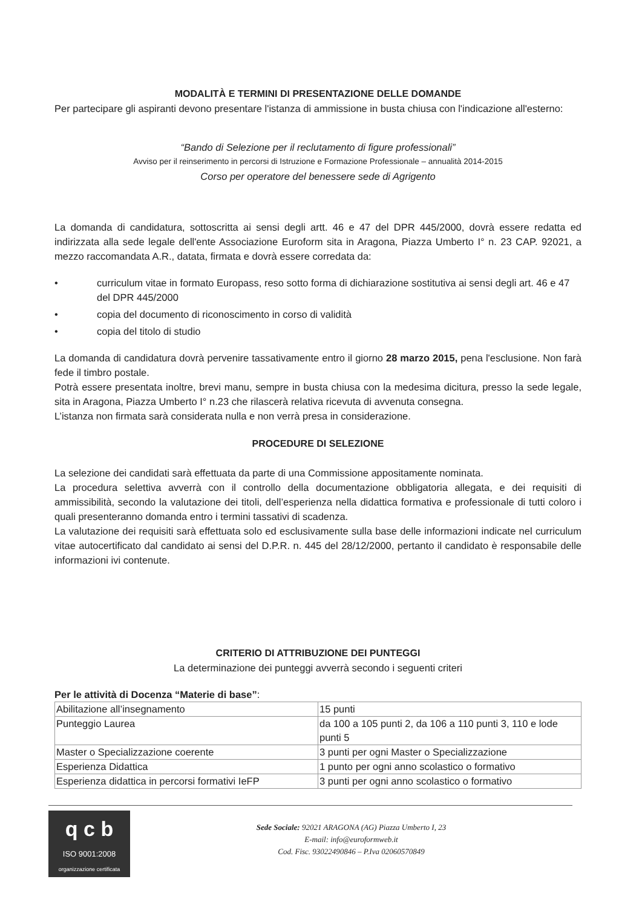MODALITÀ E TERMINI DI PRESENTAZIONE DELLE DOMANDE
Per partecipare gli aspiranti devono presentare l'istanza di ammissione in busta chiusa con l'indicazione all'esterno:
“Bando di Selezione per il reclutamento di figure professionali”
Avviso per il reinserimento in percorsi di Istruzione e Formazione Professionale – annualità 2014-2015
Corso per operatore del benessere sede di Agrigento
La domanda di candidatura, sottoscritta ai sensi degli artt. 46 e 47 del DPR 445/2000, dovrà essere redatta ed indirizzata alla sede legale dell'ente Associazione Euroform sita in Aragona, Piazza Umberto I° n. 23 CAP. 92021, a mezzo raccomandata A.R., datata, firmata e dovrà essere corredata da:
• curriculum vitae in formato Europass, reso sotto forma di dichiarazione sostitutiva ai sensi degli art. 46 e 47 del DPR 445/2000
• copia del documento di riconoscimento in corso di validità
• copia del titolo di studio
La domanda di candidatura dovrà pervenire tassativamente entro il giorno 28 marzo 2015, pena l'esclusione. Non farà fede il timbro postale.
Potrà essere presentata inoltre, brevi manu, sempre in busta chiusa con la medesima dicitura, presso la sede legale, sita in Aragona, Piazza Umberto I° n.23 che rilascerà relativa ricevuta di avvenuta consegna.
L’istanza non firmata sarà considerata nulla e non verrà presa in considerazione.
PROCEDURE DI SELEZIONE
La selezione dei candidati sarà effettuata da parte di una Commissione appositamente nominata.
La procedura selettiva avverrà con il controllo della documentazione obbligatoria allegata, e dei requisiti di ammissibilità, secondo la valutazione dei titoli, dell’esperienza nella didattica formativa e professionale di tutti coloro i quali presenteranno domanda entro i termini tassativi di scadenza.
La valutazione dei requisiti sarà effettuata solo ed esclusivamente sulla base delle informazioni indicate nel curriculum vitae autocertificato dal candidato ai sensi del D.P.R. n. 445 del 28/12/2000, pertanto il candidato è responsabile delle informazioni ivi contenute.
CRITERIO DI ATTRIBUZIONE DEI PUNTEGGI
La determinazione dei punteggi avverrà secondo i seguenti criteri
Per le attività di Docenza “Materie di base”:
| Abilitazione all’insegnamento | 15 punti |
| Punteggio Laurea | da 100 a 105 punti 2, da 106 a 110 punti 3, 110 e lode punti 5 |
| Master o Specializzazione coerente | 3 punti per ogni Master o Specializzazione |
| Esperienza Didattica | 1 punto per ogni anno scolastico o formativo |
| Esperienza didattica in percorsi formativi IeFP | 3 punti per ogni anno scolastico o formativo |
q c b
ISO 9001:2008
organizzazione certificata
Sede Sociale: 92021 ARAGONA (AG) Piazza Umberto I, 23
E-mail: info@euroformweb.it
Cod. Fisc. 93022490846 – P.Iva 02060570849